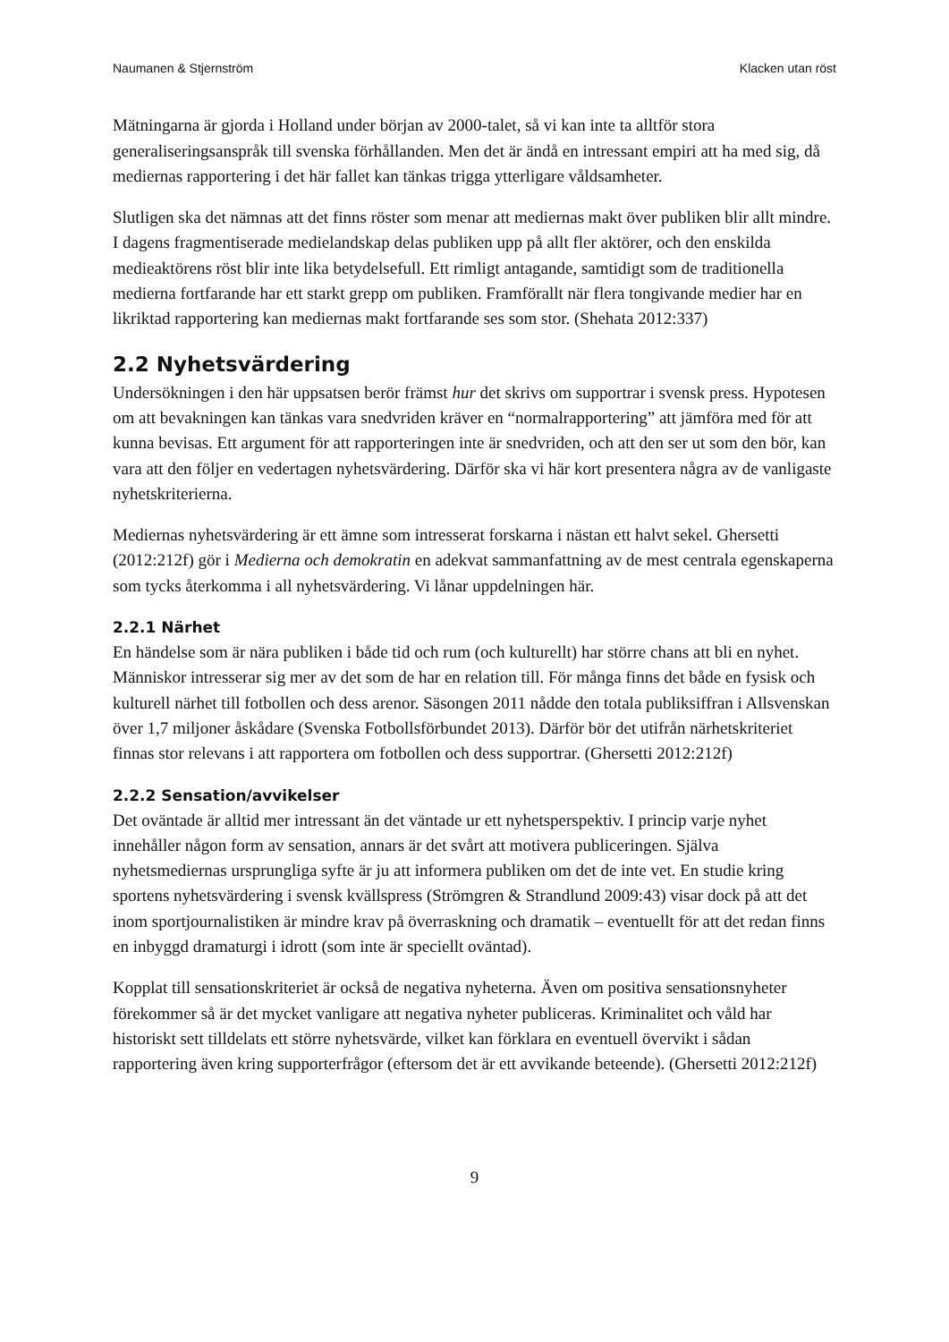Naumanen & Stjernström Klacken utan röst
Mätningarna är gjorda i Holland under början av 2000-talet, så vi kan inte ta alltför stora generaliseringsanspråk till svenska förhållanden. Men det är ändå en intressant empiri att ha med sig, då mediernas rapportering i det här fallet kan tänkas trigga ytterligare våldsamheter.
Slutligen ska det nämnas att det finns röster som menar att mediernas makt över publiken blir allt mindre. I dagens fragmentiserade medielandskap delas publiken upp på allt fler aktörer, och den enskilda medieaktörens röst blir inte lika betydelsefull. Ett rimligt antagande, samtidigt som de traditionella medierna fortfarande har ett starkt grepp om publiken. Framförallt när flera tongivande medier har en likriktad rapportering kan mediernas makt fortfarande ses som stor. (Shehata 2012:337)
2.2 Nyhetsvärdering
Undersökningen i den här uppsatsen berör främst hur det skrivs om supportrar i svensk press. Hypotesen om att bevakningen kan tänkas vara snedvriden kräver en “normalrapportering” att jämföra med för att kunna bevisas. Ett argument för att rapporteringen inte är snedvriden, och att den ser ut som den bör, kan vara att den följer en vedertagen nyhetsvärdering. Därför ska vi här kort presentera några av de vanligaste nyhetskriterierna.
Mediernas nyhetsvärdering är ett ämne som intresserat forskarna i nästan ett halvt sekel. Ghersetti (2012:212f) gör i Medierna och demokratin en adekvat sammanfattning av de mest centrala egenskaperna som tycks återkomma i all nyhetsvärdering. Vi lånar uppdelningen här.
2.2.1 Närhet
En händelse som är nära publiken i både tid och rum (och kulturellt) har större chans att bli en nyhet. Människor intresserar sig mer av det som de har en relation till. För många finns det både en fysisk och kulturell närhet till fotbollen och dess arenor. Säsongen 2011 nådde den totala publiksiffran i Allsvenskan över 1,7 miljoner åskådare (Svenska Fotbollsförbundet 2013). Därför bör det utifrån närhetskriteriet finnas stor relevans i att rapportera om fotbollen och dess supportrar. (Ghersetti 2012:212f)
2.2.2 Sensation/avvikelser
Det oväntade är alltid mer intressant än det väntade ur ett nyhetsperspektiv. I princip varje nyhet innehåller någon form av sensation, annars är det svårt att motivera publiceringen. Själva nyhetsmediernas ursprungliga syfte är ju att informera publiken om det de inte vet. En studie kring sportens nyhetsvärdering i svensk kvällspress (Strömgren & Strandlund 2009:43) visar dock på att det inom sportjournalistiken är mindre krav på överraskning och dramatik – eventuellt för att det redan finns en inbyggd dramaturgi i idrott (som inte är speciellt oväntad).
Kopplat till sensationskriteriet är också de negativa nyheterna. Även om positiva sensationsnyheter förekommer så är det mycket vanligare att negativa nyheter publiceras. Kriminalitet och våld har historiskt sett tilldelats ett större nyhetsvärde, vilket kan förklara en eventuell övervikt i sådan rapportering även kring supporterfrågor (eftersom det är ett avvikande beteende). (Ghersetti 2012:212f)
9